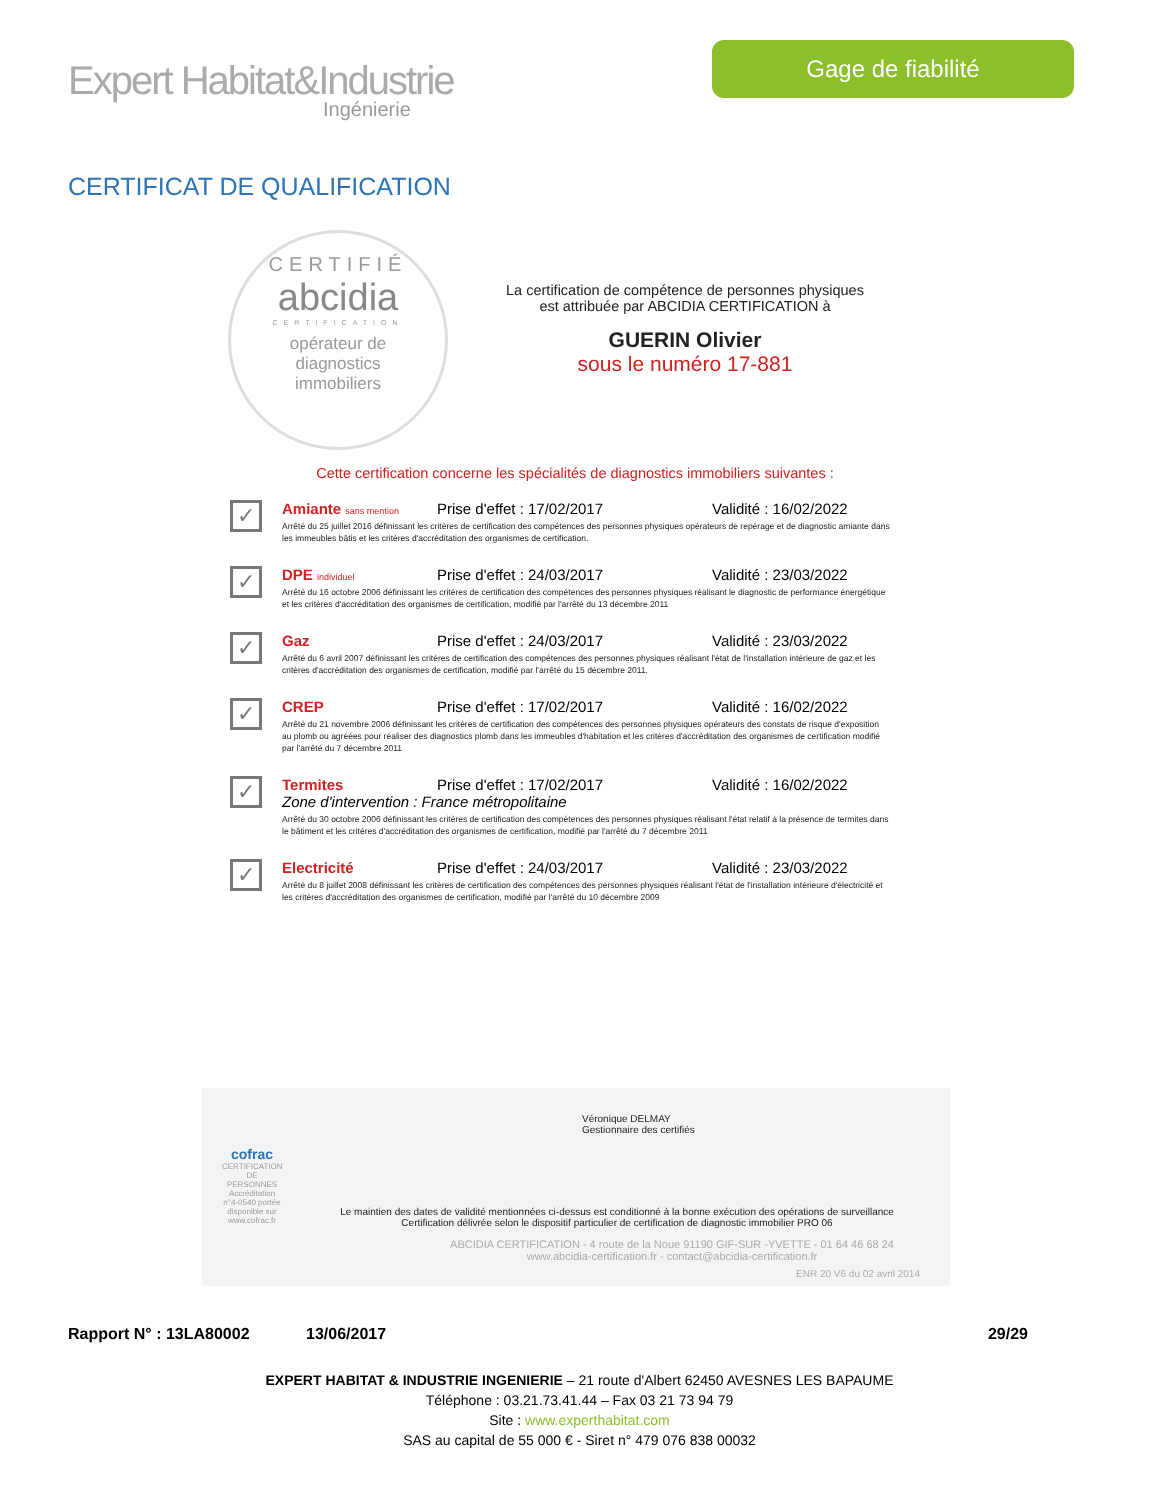Expert Habitat&Industrie
Ingénierie
Gage de fiabilité
CERTIFICAT DE QUALIFICATION
CERTIFIÉ
abcidia
CERTIFICATION
opérateur de
diagnostics
immobiliers
La certification de compétence de personnes physiques
est attribuée par ABCIDIA CERTIFICATION à
GUERIN Olivier
sous le numéro 17-881
Cette certification concerne les spécialités de diagnostics immobiliers suivantes :
✓
Amiante sans mention Prise d'effet : 17/02/2017 Validité : 16/02/2022
Arrêté du 25 juillet 2016 définissant les critères de certification des compétences des personnes physiques opérateurs de repérage et de diagnostic amiante dans les immeubles bâtis et les critères d'accréditation des organismes de certification.
✓
DPE individuel Prise d'effet : 24/03/2017 Validité : 23/03/2022
Arrêté du 16 octobre 2006 définissant les critères de certification des compétences des personnes physiques réalisant le diagnostic de performance énergétique et les critères d'accréditation des organismes de certification, modifié par l'arrêté du 13 décembre 2011
✓
Gaz Prise d'effet : 24/03/2017 Validité : 23/03/2022
Arrêté du 6 avril 2007 définissant les critères de certification des compétences des personnes physiques réalisant l'état de l'installation intérieure de gaz et les critères d'accréditation des organismes de certification, modifié par l'arrêté du 15 décembre 2011.
✓
CREP Prise d'effet : 17/02/2017 Validité : 16/02/2022
Arrêté du 21 novembre 2006 définissant les critères de certification des compétences des personnes physiques opérateurs des constats de risque d'exposition au plomb ou agréées pour réaliser des diagnostics plomb dans les immeubles d'habitation et les critères d'accréditation des organismes de certification modifié par l'arrêté du 7 décembre 2011
✓
Termites Prise d'effet : 17/02/2017 Validité : 16/02/2022
Zone d'intervention : France métropolitaine
Arrêté du 30 octobre 2006 définissant les critères de certification des compétences des personnes physiques réalisant l'état relatif à la présence de termites dans le bâtiment et les critères d'accréditation des organismes de certification, modifié par l'arrêté du 7 décembre 2011
✓
Electricité Prise d'effet : 24/03/2017 Validité : 23/03/2022
Arrêté du 8 juillet 2008 définissant les critères de certification des compétences des personnes physiques réalisant l'état de l'installation intérieure d'électricité et les critères d'accréditation des organismes de certification, modifié par l'arrêté du 10 décembre 2009
cofrac
CERTIFICATION DE PERSONNES
Accréditation n°4-0540 portée disponible sur www.cofrac.fr
Véronique DELMAY
Gestionnaire des certifiés
Le maintien des dates de validité mentionnées ci-dessus est conditionné à la bonne exécution des opérations de surveillance
Certification délivrée selon le dispositif particulier de certification de diagnostic immobilier PRO 06
ABCIDIA CERTIFICATION - 4 route de la Noue 91190 GIF-SUR -YVETTE - 01 64 46 68 24
www.abcidia-certification.fr - contact@abcidia-certification.fr
ENR 20 V6 du 02 avril 2014
Rapport N° : 13LA80002 13/06/2017 29/29
EXPERT HABITAT & INDUSTRIE INGENIERIE – 21 route d'Albert 62450 AVESNES LES BAPAUME
Téléphone : 03.21.73.41.44 – Fax 03 21 73 94 79
Site : www.experthabitat.com
SAS au capital de 55 000 € - Siret n° 479 076 838 00032